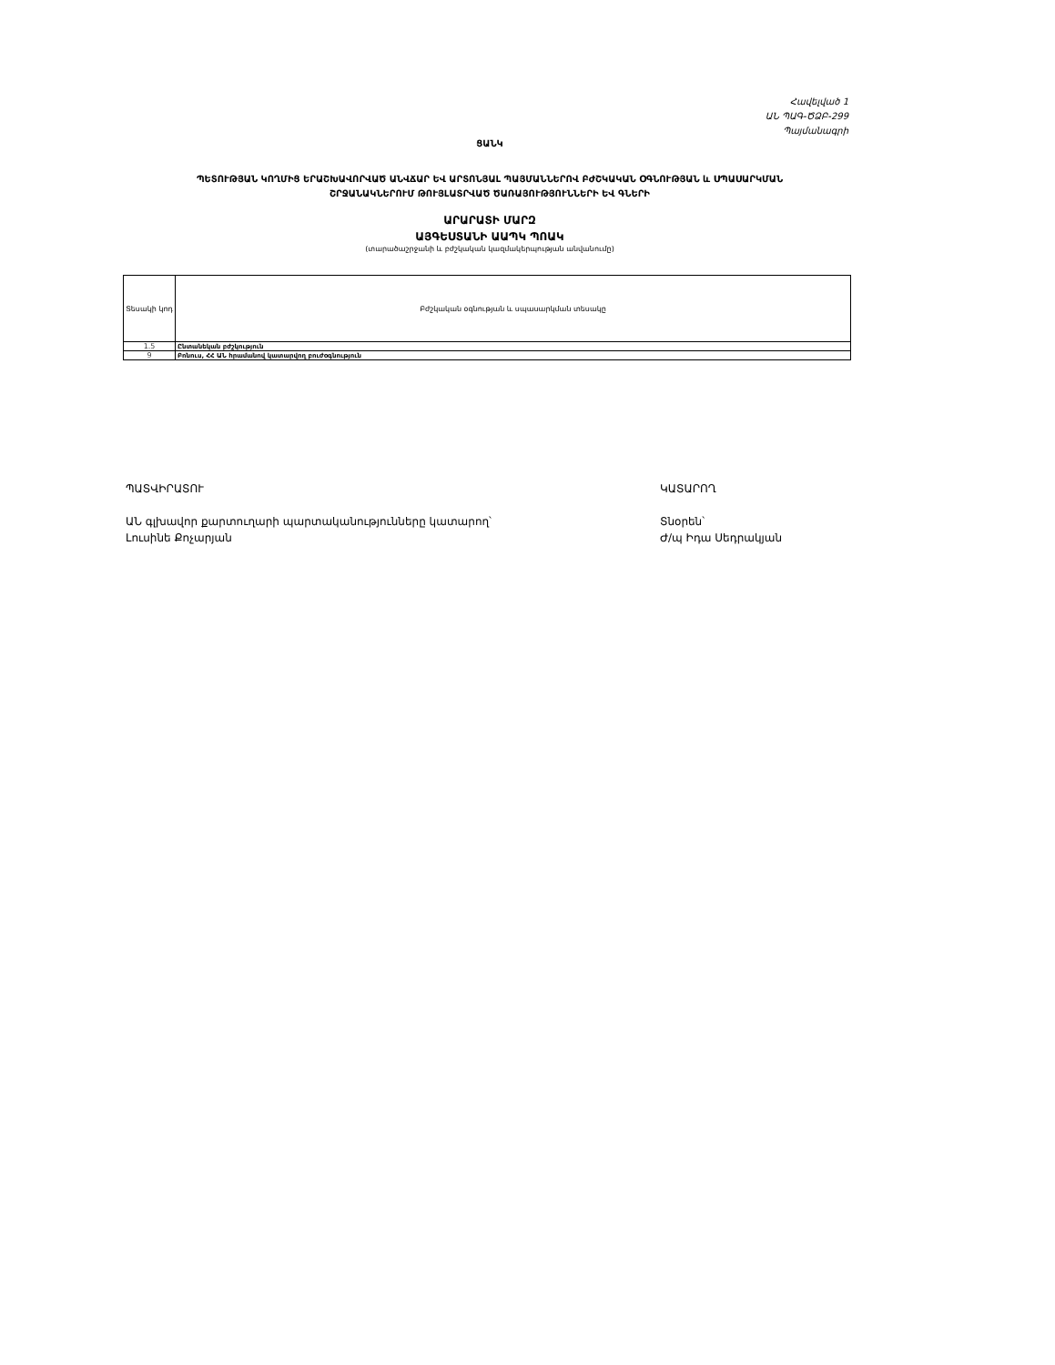Հավելված 1
ԱՆ ՊԱԳ-ԾՁԲ-299
Պայմանագրի
ՑԱՆԿ
ՊԵՏՈՒԹՅԱՆ ԿՈՂՄԻՑ ԵՐԱՇԽԱՎՈՐՎԱԾ ԱՆՎՃԱՐ ԵՎ ԱՐՏՈՆՅԱԼ ՊԱՅՄԱՆՆԵՐՈՎ ԲԺՇԿԱԿԱՆ ՕԳՆՈՒԹՅԱՆ և ՍՊԱՍԱՐԿՄԱՆ
ՇՐՋԱՆԱԿՆԵՐՈՒՄ ԹՈՒՅԼԱՏՐՎԱԾ ԾԱՌԱՅՈՒԹՅՈՒՆՆԵՐԻ ԵՎ ԳՆԵՐԻ
ԱՐԱՐԱՏԻ ՄԱՐԶ
ԱՅԳԵՍՏԱՆԻ ԱԱՊԿ ՊՈԱԿ
(տարածաշրջանի և բժշկական կազմակերպության անվանումը)
| Տեսակի կոդ | Բժշկական օգնության և սպասարկման տեսակը |
| --- | --- |
| 1.5 | Ընտանեկան բժշկություն |
| 9 | Բոնուս, ՀՀ ԱՆ հրամանով կատարվող բուժօգնություն |
ՊԱՏՎԻՐԱՏՈՒ
ԱՆ գլխավոր քարտուղարի պարտականությունները կատարող՝
Լուսինե Քոչարյան
ԿԱՏԱՐՈՂ
Տնօրեն՝
Ժ/պ Իդա Սեդրակյան